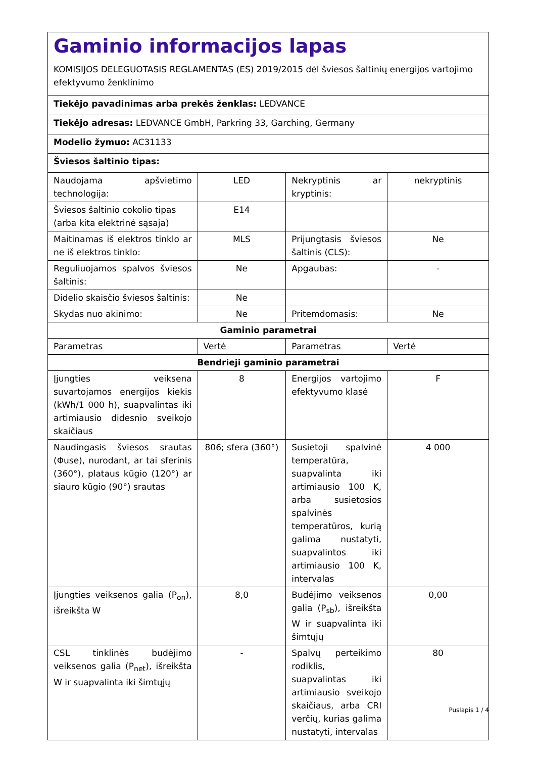| Gaminio informacijos lapas KOMISIJOS DELEGUOTASIS REGLAMENTAS (ES) 2019/2015 dėl šviesos šaltinių energijos vartojimo efektyvumo ženklinimo | | | |
| Tiekėjo pavadinimas arba prekės ženklas: LEDVANCE | | | |
| Tiekėjo adresas: LEDVANCE GmbH, Parkring 33, Garching, Germany | | | |
| Modelio žymuo: AC31133 | | | |
| Šviesos šaltinio tipas: | | | |
| Naudojama apšvietimo technologija: | LED | Nekryptinis ar kryptinis: | nekryptinis |
| Šviesos šaltinio cokolio tipas (arba kita elektrinė sąsaja) | E14 | | |
| Maitinamas iš elektros tinklo ar ne iš elektros tinklo: | MLS | Prijungtasis šviesos šaltinis (CLS): | Ne |
| Reguliuojamos spalvos šviesos šaltinis: | Ne | Apgaubas: | - |
| Didelio skaisčio šviesos šaltinis: | Ne | | |
| Skydas nuo akinimo: | Ne | Pritemdomasis: | Ne |
| Gaminio parametrai | | | |
| Parametras | Vertė | Parametras | Vertė |
| Bendrieji gaminio parametrai | | | |
| Įjungties veiksena suvartojamos energijos kiekis (kWh/1 000 h), suapvalintas iki artimiausio didesnio sveikojo skaičiaus | 8 | Energijos vartojimo efektyvumo klasė | F |
| Naudingasis šviesos srautas (Φuse), nurodant, ar tai sferinis (360°), plataus kūgio (120°) ar siauro kūgio (90°) srautas | 806; sfera (360°) | Susietoji spalvinė temperatūra, suapvalinta iki artimiausio 100 K, arba susietosios spalvinės temperatūros, kurią galima nustatyti, suapvalintos iki artimiausio 100 K, intervalas | 4 000 |
| Įjungties veiksenos galia (P<sub>on</sub>), išreikšta W | 8,0 | Budėjimo veiksenos galia (P<sub>sb</sub>), išreikšta W ir suapvalinta iki šimtųjų | 0,00 |
| CSL tinklinės budėjimo veiksenos galia (P<sub>net</sub>), išreikšta W ir suapvalinta iki šimtųjų | - | Spalvų perteikimo rodiklis, suapvalintas iki artimiausio sveikojo skaičiaus, arba CRI verčių, kurias galima nustatyti, intervalas | 80 |
Puslapis 1 / 4